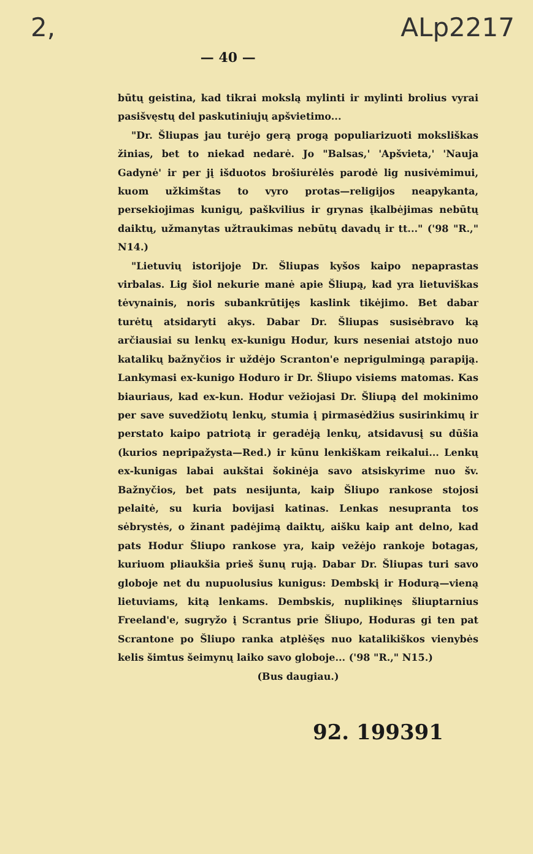2, — 40 — ALp2217
būtų geistina, kad tikrai mokslą mylinti ir mylinti brolius vyrai pasišvęstų del paskutiniųjų apšvietimo...
"Dr. Šliupas jau turėjo gerą progą populiarizuoti moksliškas žinias, bet to niekad nedarė. Jo "Balsas,' 'Apšvieta,' 'Nauja Gadynė' ir per jį išduotos brošiurėlės parodė lig nusivėmimui, kuom užkimštas to vyro protas—religijos neapykanta, persekiojimas kunigų, paškvilius ir grynas įkalbėjimas nebūtų daiktų, užmanytas užtraukimas nebūtų davadų ir tt..." ('98 "R.," N14.)
"Lietuvių istorijoje Dr. Šliupas kyšos kaipo nepaprastas virbalas. Lig šiol nekurie manė apie Šliupą, kad yra lietuviškas tėvynainis, noris subankrūtijęs kaslink tikėjimo. Bet dabar turėtų atsidaryti akys. Dabar Dr. Šliupas susisėbravo ką arčiausiai su lenkų ex-kunigu Hodur, kurs neseniai atstojo nuo katalikų bažnyčios ir uždėjo Scranton'e neprigulmingą parapiją. Lankymasi ex-kunigo Hoduro ir Dr. Šliupo visiems matomas. Kas biauriaus, kad ex-kun. Hodur vežiojasi Dr. Šliupą del mokinimo per save suvedžiotų lenkų, stumia į pirmasėdžius susirinkimų ir perstato kaipo patriotą ir geradėją lenkų, atsidavusį su dūšia (kurios nepripažysta—Red.) ir kūnu lenkiškam reikalui... Lenkų ex-kunigas labai aukštai šokinėja savo atsiskyrime nuo šv. Bažnyčios, bet pats nesijunta, kaip Šliupo rankose stojosi pelaitė, su kuria bovijasi katinas. Lenkas nesupranta tos sėbrystės, o žinant padėjimą daiktų, aišku kaip ant delno, kad pats Hodur Šliupo rankose yra, kaip vežėjo rankoje botagas, kuriuom pliaukšia prieš šunų rują. Dabar Dr. Šliupas turi savo globoje net du nupuolusius kunigus: Dembskį ir Hodurą—vieną lietuviams, kitą lenkams. Dembskis, nuplikinęs šliuptarnius Freeland'e, sugryžo į Scrantus prie Šliupo, Hoduras gi ten pat Scrantone po Šliupo ranka atplėšęs nuo katalikiškos vienybės kelis šimtus šeimynų laiko savo globoje... ('98 "R.," N15.)
(Bus daugiau.)
92. 199391